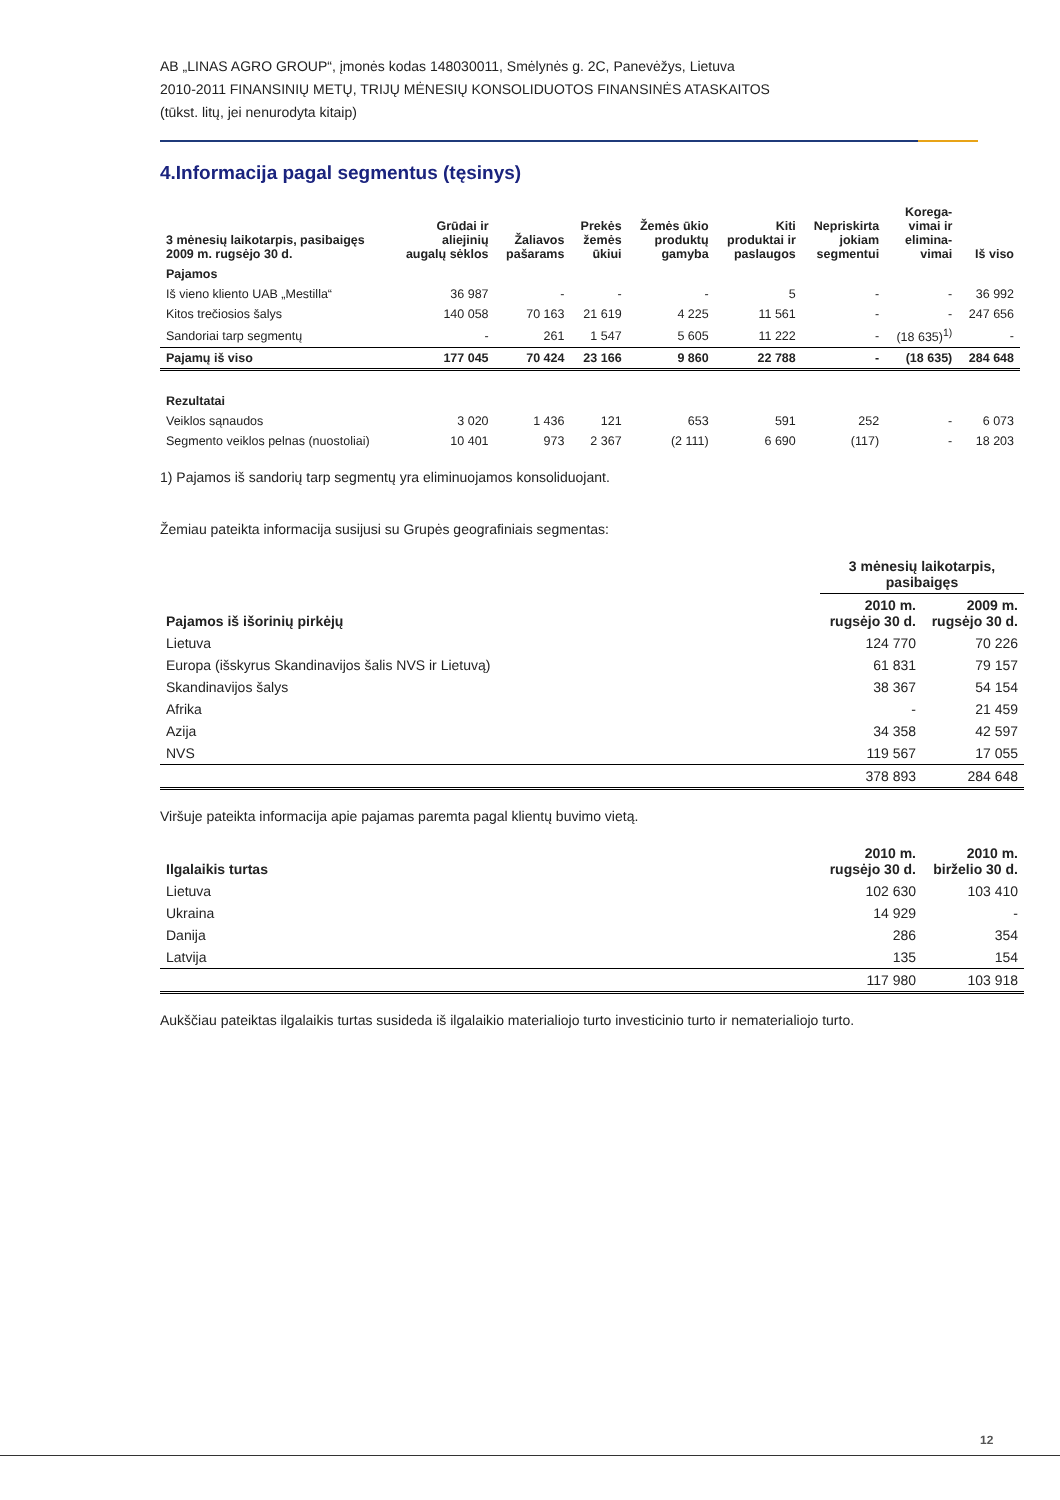AB „LINAS AGRO GROUP“, įmonės kodas 148030011, Smėlynės g. 2C, Panevėžys, Lietuva
2010-2011 FINANSINIŲ METŲ, TRIJŲ MĖNESIŲ KONSOLIDUOTOS FINANSINĖS ATASKAITOS
(tūkst. litų, jei nenurodyta kitaip)
4.Informacija pagal segmentus (tęsinys)
| 3 mėnesių laikotarpis, pasibaigęs 2009 m. rugsėjo 30 d. | Grūdai ir aliejinių augalų sėklos | Žaliavos pašarams | Prekės žemės ūkiui | Žemės ūkio produktų gamyba | Kiti produktai ir paslaugos | Nepriskirta jokiam segmentui | Korega- vimai ir elimina- vimai | Iš viso |
| --- | --- | --- | --- | --- | --- | --- | --- | --- |
| Pajamos | | | | | | | | |
| Iš vieno kliento UAB „Mestilla“ | 36 987 | - | - | - | 5 | - | - | 36 992 |
| Kitos trečiosios šalys | 140 058 | 70 163 | 21 619 | 4 225 | 11 561 | - | - | 247 656 |
| Sandoriai tarp segmentų | - | 261 | 1 547 | 5 605 | 11 222 | - | (18 635)<sup>1)</sup> | - |
| Pajamų iš viso | 177 045 | 70 424 | 23 166 | 9 860 | 22 788 | - | (18 635) | 284 648 |
| Rezultatai | | | | | | | | |
| Veiklos sąnaudos | 3 020 | 1 436 | 121 | 653 | 591 | 252 | - | 6 073 |
| Segmento veiklos pelnas (nuostoliai) | 10 401 | 973 | 2 367 | (2 111) | 6 690 | (117) | - | 18 203 |
1) Pajamos iš sandorių tarp segmentų yra eliminuojamos konsoliduojant.
Žemiau pateikta informacija susijusi su Grupės geografiniais segmentas:
| | 3 mėnesių laikotarpis, pasibaigęs | |
| --- | --- | --- |
| Pajamos iš išorinių pirkėjų | 2010 m. rugsėjo 30 d. | 2009 m. rugsėjo 30 d. |
| Lietuva | 124 770 | 70 226 |
| Europa (išskyrus Skandinavijos šalis NVS ir Lietuvą) | 61 831 | 79 157 |
| Skandinavijos šalys | 38 367 | 54 154 |
| Afrika | - | 21 459 |
| Azija | 34 358 | 42 597 |
| NVS | 119 567 | 17 055 |
| | 378 893 | 284 648 |
Viršuje pateikta informacija apie pajamas paremta pagal klientų buvimo vietą.
| Ilgalaikis turtas | 2010 m. rugsėjo 30 d. | 2010 m. birželio 30 d. |
| --- | --- | --- |
| Lietuva | 102 630 | 103 410 |
| Ukraina | 14 929 | - |
| Danija | 286 | 354 |
| Latvija | 135 | 154 |
| | 117 980 | 103 918 |
Aukščiau pateiktas ilgalaikis turtas susideda iš ilgalaikio materialiojo turto investicinio turto ir nematerialiojo turto.
12